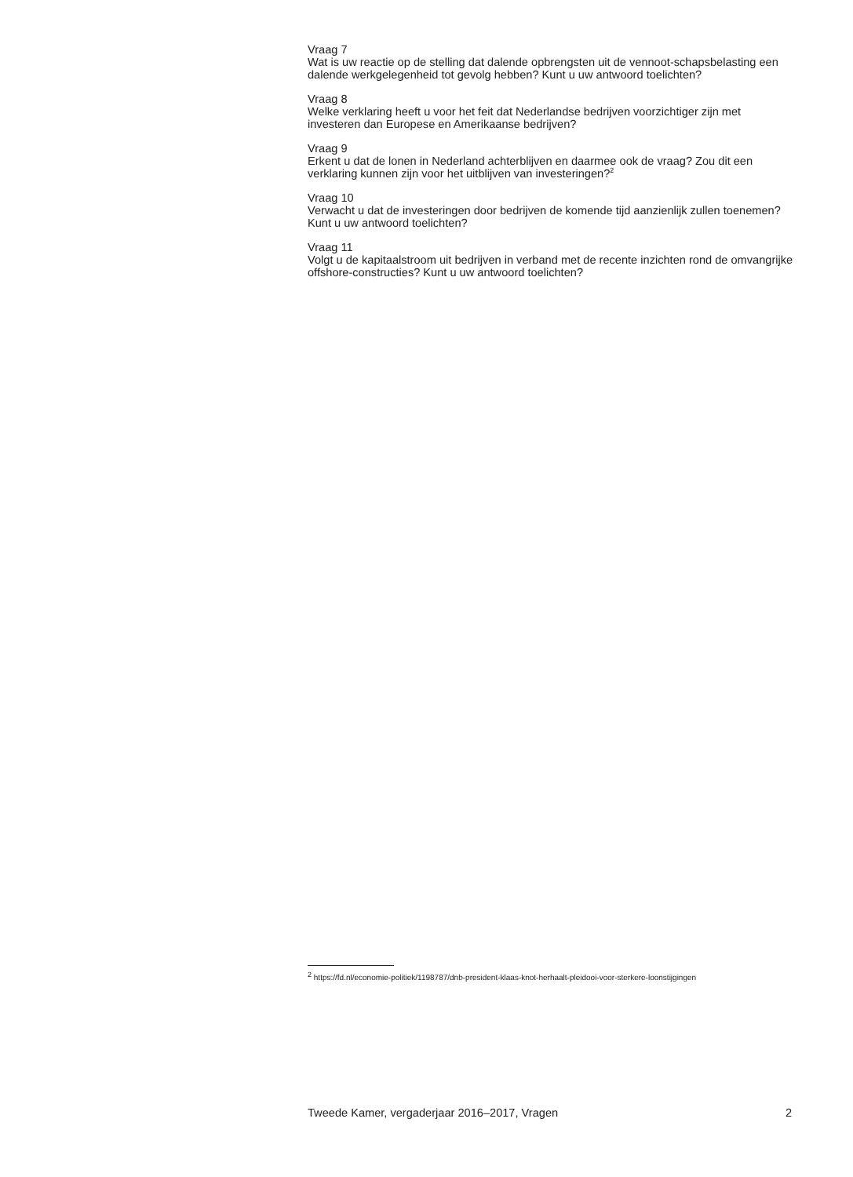Vraag 7
Wat is uw reactie op de stelling dat dalende opbrengsten uit de vennoot-schapsbelasting een dalende werkgelegenheid tot gevolg hebben? Kunt u uw antwoord toelichten?
Vraag 8
Welke verklaring heeft u voor het feit dat Nederlandse bedrijven voorzichtiger zijn met investeren dan Europese en Amerikaanse bedrijven?
Vraag 9
Erkent u dat de lonen in Nederland achterblijven en daarmee ook de vraag? Zou dit een verklaring kunnen zijn voor het uitblijven van investeringen?<sup>2</sup>
Vraag 10
Verwacht u dat de investeringen door bedrijven de komende tijd aanzienlijk zullen toenemen? Kunt u uw antwoord toelichten?
Vraag 11
Volgt u de kapitaalstroom uit bedrijven in verband met de recente inzichten rond de omvangrijke offshore-constructies? Kunt u uw antwoord toelichten?
<sup>2</sup> https://fd.nl/economie-politiek/1198787/dnb-president-klaas-knot-herhaalt-pleidooi-voor-sterkere-loonstijgingen
Tweede Kamer, vergaderjaar 2016–2017, Vragen 2